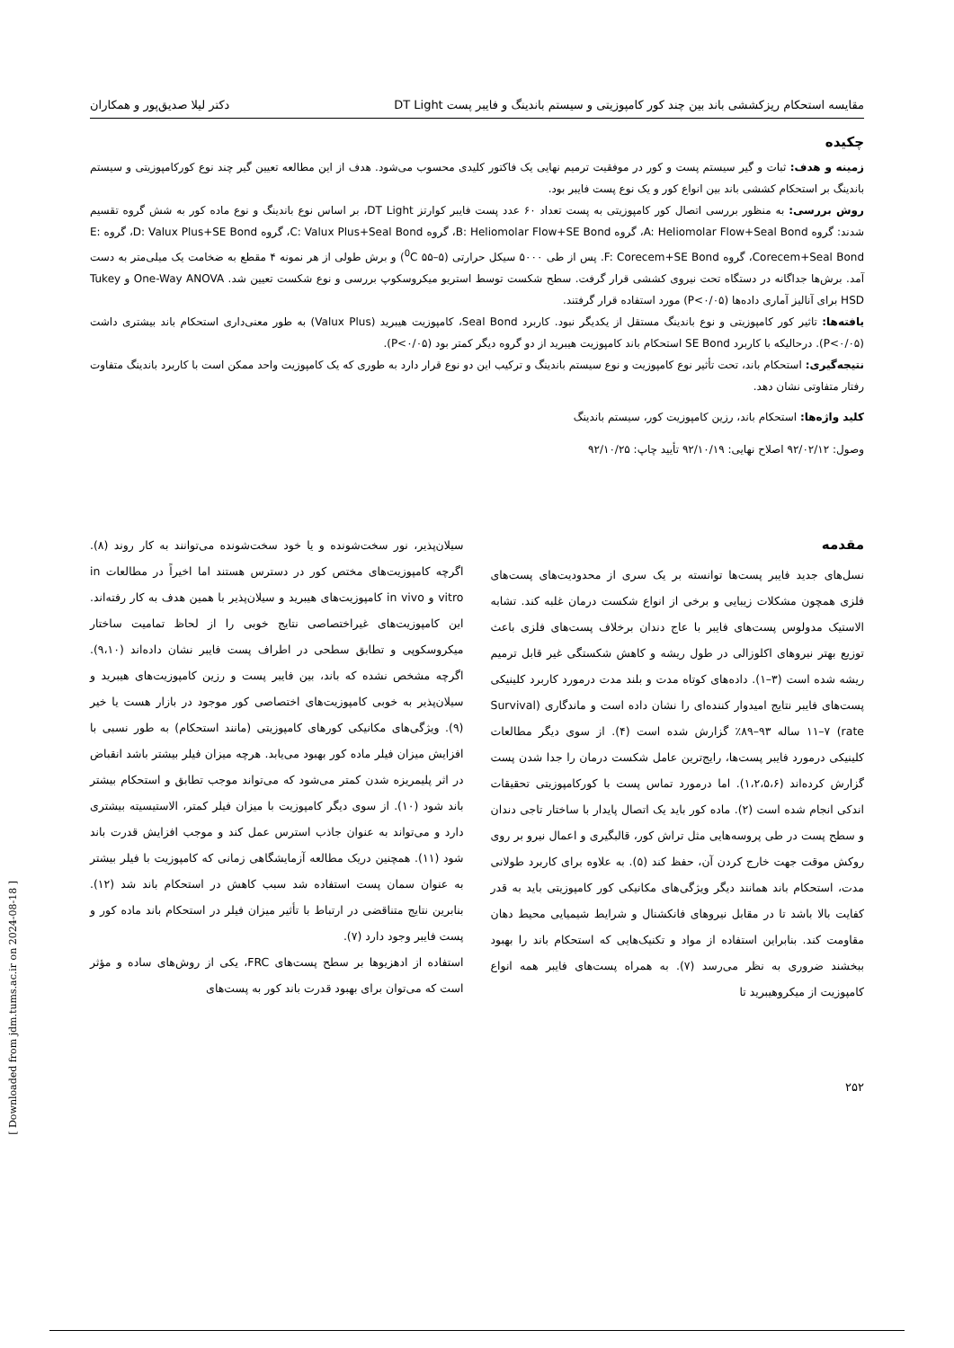مقایسه استحکام ریزکششی باند بین چند کور کامپوزیتی و سیستم باندینگ و فایبر پست DT Light دکتر لیلا صدیق‌پور و همکاران
چکیده
زمینه و هدف: ثبات و گیر سیستم پست و کور در موفقیت ترمیم نهایی یک فاکتور کلیدی محسوب می‌شود. هدف از این مطالعه تعیین گیر چند نوع کورکامپوزیتی و سیستم باندینگ بر استحکام کششی باند بین انواع کور و یک نوع پست فایبر بود.
روش بررسی: به منظور بررسی اتصال کور کامپوزیتی به پست تعداد ۶۰ عدد پست فایبر کوارتز DT Light، بر اساس نوع باندینگ و نوع ماده کور به شش گروه تقسیم شدند: گروه A: Heliomolar Flow+Seal Bond، گروه B: Heliomolar Flow+SE Bond، گروه C: Valux Plus+Seal Bond، گروه D: Valux Plus+SE Bond، گروه E: Corecem+Seal Bond، گروه F: Corecem+SE Bond. پس از طی ۵۰۰۰ سیکل حرارتی (<sup>0</sup>C ۵۵–۵) و برش طولی از هر نمونه ۴ مقطع به ضخامت یک میلی‌متر به دست آمد. برش‌ها جداگانه در دستگاه تحت نیروی کششی قرار گرفت. سطح شکست توسط استریو میکروسکوپ بررسی و نوع شکست تعیین شد. One-Way ANOVA و Tukey HSD برای آنالیز آماری داده‌ها (P<۰/۰۵) مورد استفاده قرار گرفتند.
یافته‌ها: تاثیر کور کامپوزیتی و نوع باندینگ مستقل از یکدیگر نبود. کاربرد Seal Bond، کامپوزیت هیبرید (Valux Plus) به طور معنی‌داری استحکام باند بیشتری داشت (P<۰/۰۵). درحالیکه با کاربرد SE Bond استحکام باند کامپوزیت هیبرید از دو گروه دیگر کمتر بود (P<۰/۰۵).
نتیجه‌گیری: استحکام باند، تحت تأثیر نوع کامپوزیت و نوع سیستم باندینگ و ترکیب این دو نوع قرار دارد به طوری که یک کامپوزیت واحد ممکن است با کاربرد باندینگ متفاوت رفتار متفاوتی نشان دهد.
کلید واژه‌ها: استحکام باند، رزین کامپوزیت کور، سیستم باندینگ
وصول: ۹۲/۰۲/۱۲ اصلاح نهایی: ۹۲/۱۰/۱۹ تأیید چاپ: ۹۲/۱۰/۲۵
مقدمه
نسل‌های جدید فایبر پست‌ها توانسته بر یک سری از محدودیت‌های پست‌های فلزی همچون مشکلات زیبایی و برخی از انواع شکست درمان غلبه کند. تشابه الاستیک مدولوس پست‌های فایبر با عاج دندان برخلاف پست‌های فلزی باعث توزیع بهتر نیروهای اکلوزالی در طول ریشه و کاهش شکستگی غیر قابل ترمیم ریشه شده است (۳–۱). داده‌های کوتاه مدت و بلند مدت درمورد کاربرد کلینیکی پست‌های فایبر نتایج امیدوار کننده‌ای را نشان داده است و ماندگاری (Survival rate) ۱۱–۷ ساله ۹۳–۸۹٪ گزارش شده است (۴). از سوی دیگر مطالعات کلینیکی درمورد فایبر پست‌ها، رایج‌ترین عامل شکست درمان را جدا شدن پست گزارش کرده‌اند (۱،۲،۵،۶). اما درمورد تماس پست با کورکامپوزیتی تحقیقات اندکی انجام شده است (۲). ماده کور باید یک اتصال پایدار با ساختار تاجی دندان و سطح پست در طی پروسه‌هایی مثل تراش کور، قالبگیری و اعمال نیرو بر روی روکش موقت جهت خارج کردن آن، حفظ کند (۵). به علاوه برای کاربرد طولانی مدت، استحکام باند همانند دیگر ویژگی‌های مکانیکی کور کامپوزیتی باید به قدر کفایت بالا باشد تا در مقابل نیروهای فانکشنال و شرایط شیمیایی محیط دهان مقاومت کند. بنابراین استفاده از مواد و تکنیک‌هایی که استحکام باند را بهبود ببخشند ضروری به نظر می‌رسد (۷). به همراه پست‌های فایبر همه انواع کامپوزیت از میکروهیبرید تا
سیلان‌پذیر، نور سخت‌شونده و یا خود سخت‌شونده می‌توانند به کار روند (۸). اگرچه کامپوزیت‌های مختص کور در دسترس هستند اما اخیراً در مطالعات in vitro و in vivo کامپوزیت‌های هیبرید و سیلان‌پذیر با همین هدف به کار رفته‌اند. این کامپوزیت‌های غیراختصاصی نتایج خوبی را از لحاظ تمامیت ساختار میکروسکوپی و تطابق سطحی در اطراف پست فایبر نشان داده‌اند (۹،۱۰). اگرچه مشخص نشده که باند، بین فایبر پست و رزین کامپوزیت‌های هیبرید و سیلان‌پذیر به خوبی کامپوزیت‌های اختصاصی کور موجود در بازار هست یا خیر (۹). ویژگی‌های مکانیکی کورهای کامپوزیتی (مانند استحکام) به طور نسبی با افزایش میزان فیلر ماده کور بهبود می‌یابد. هرچه میزان فیلر بیشتر باشد انقباض در اثر پلیمریزه شدن کمتر می‌شود که می‌تواند موجب تطابق و استحکام بیشتر باند شود (۱۰). از سوی دیگر کامپوزیت با میزان فیلر کمتر، الاستیسیته بیشتری دارد و می‌تواند به عنوان جاذب استرس عمل کند و موجب افزایش قدرت باند شود (۱۱). همچنین دریک مطالعه آزمایشگاهی زمانی که کامپوزیت با فیلر بیشتر به عنوان سمان پست استفاده شد سبب کاهش در استحکام باند شد (۱۲). بنابرین نتایج متناقضی در ارتباط با تأثیر میزان فیلر در استحکام باند ماده کور و پست فایبر وجود دارد (۷).
استفاده از ادهزیوها بر سطح پست‌های FRC، یکی از روش‌های ساده و مؤثر است که می‌توان برای بهبود قدرت باند کور به پست‌های
۲۵۲
[ Downloaded from jdm.tums.ac.ir on 2024-08-18 ]